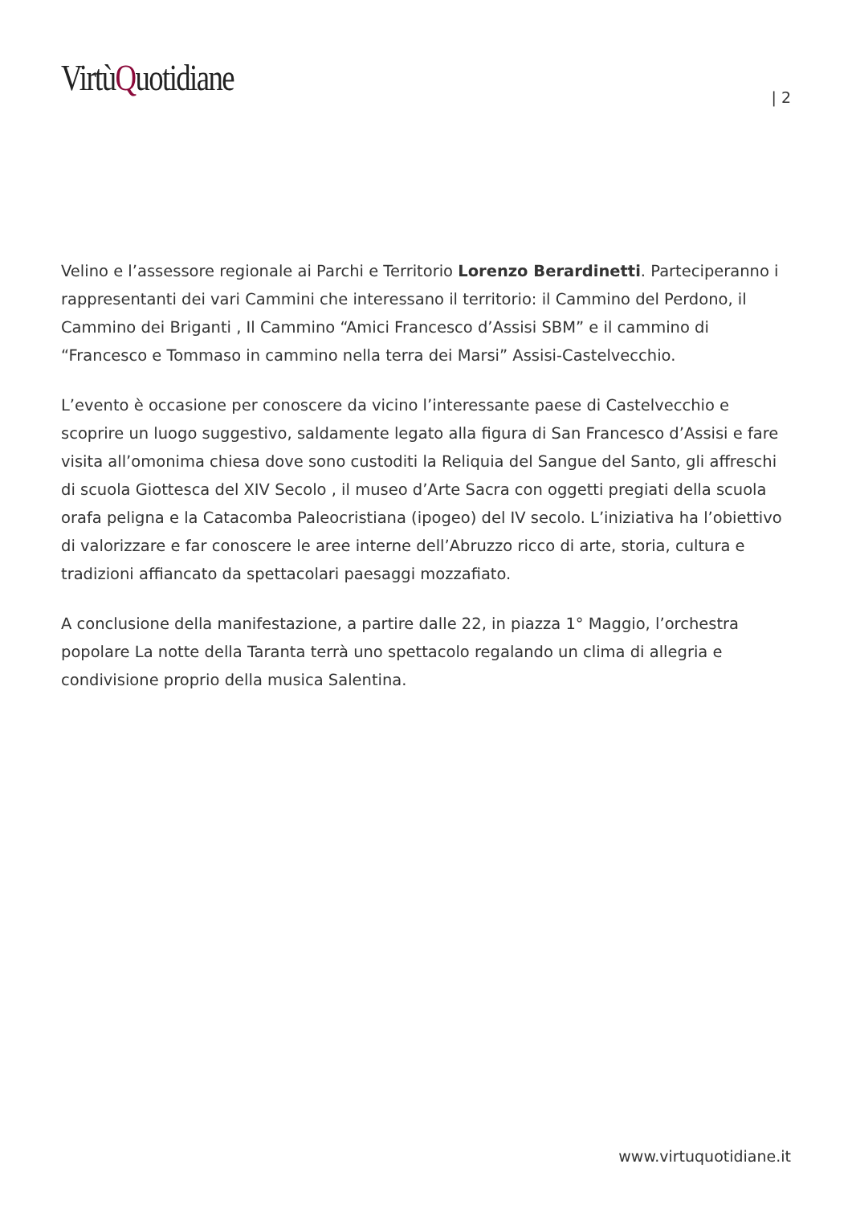VirtùQuotidiane
| 2
Velino e l’assessore regionale ai Parchi e Territorio Lorenzo Berardinetti. Parteciperanno i rappresentanti dei vari Cammini che interessano il territorio: il Cammino del Perdono, il Cammino dei Briganti , Il Cammino “Amici Francesco d’Assisi SBM” e il cammino di “Francesco e Tommaso in cammino nella terra dei Marsi” Assisi-Castelvecchio.
L’evento è occasione per conoscere da vicino l’interessante paese di Castelvecchio e scoprire un luogo suggestivo, saldamente legato alla figura di San Francesco d’Assisi e fare visita all’omonima chiesa dove sono custoditi la Reliquia del Sangue del Santo, gli affreschi di scuola Giottesca del XIV Secolo , il museo d’Arte Sacra con oggetti pregiati della scuola orafa peligna e la Catacomba Paleocristiana (ipogeo) del IV secolo. L’iniziativa ha l’obiettivo di valorizzare e far conoscere le aree interne dell’Abruzzo ricco di arte, storia, cultura e tradizioni affiancato da spettacolari paesaggi mozzafiato.
A conclusione della manifestazione, a partire dalle 22, in piazza 1° Maggio, l’orchestra popolare La notte della Taranta terrà uno spettacolo regalando un clima di allegria e condivisione proprio della musica Salentina.
www.virtuquotidiane.it